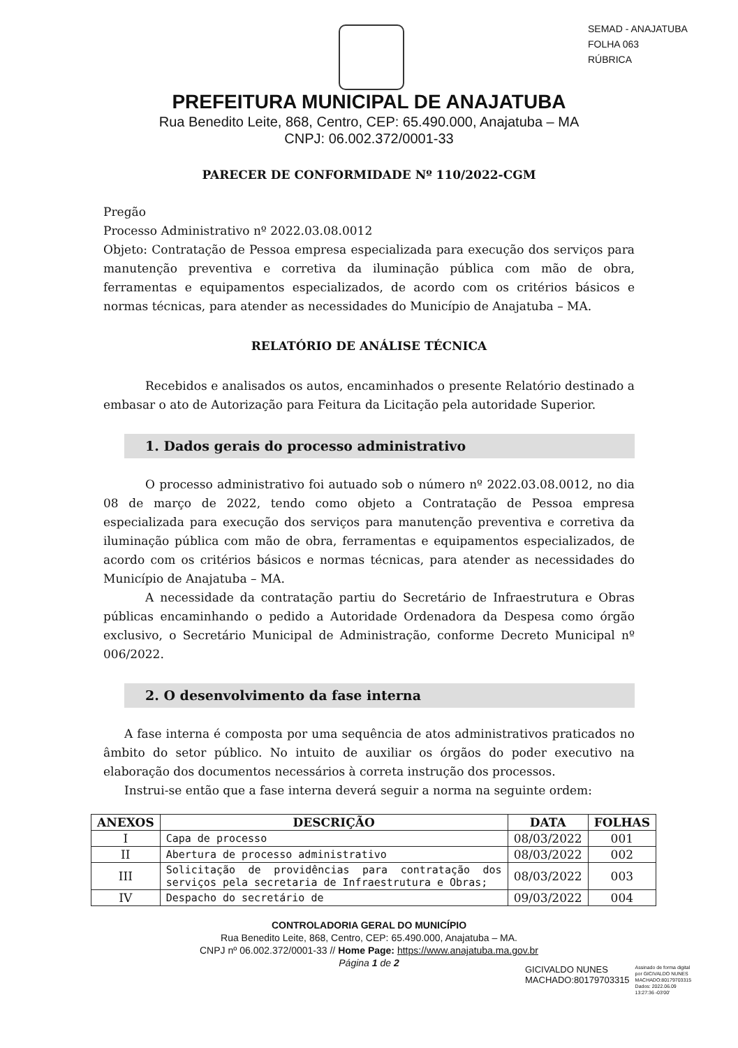SEMAD - ANAJATUBA
FOLHA 063
RÚBRICA
PREFEITURA MUNICIPAL DE ANAJATUBA
Rua Benedito Leite, 868, Centro, CEP: 65.490.000, Anajatuba – MA
CNPJ: 06.002.372/0001-33
PARECER DE CONFORMIDADE Nº 110/2022-CGM
Pregão
Processo Administrativo nº 2022.03.08.0012
Objeto: Contratação de Pessoa empresa especializada para execução dos serviços para manutenção preventiva e corretiva da iluminação pública com mão de obra, ferramentas e equipamentos especializados, de acordo com os critérios básicos e normas técnicas, para atender as necessidades do Município de Anajatuba – MA.
RELATÓRIO DE ANÁLISE TÉCNICA
Recebidos e analisados os autos, encaminhados o presente Relatório destinado a embasar o ato de Autorização para Feitura da Licitação pela autoridade Superior.
1. Dados gerais do processo administrativo
O processo administrativo foi autuado sob o número nº 2022.03.08.0012, no dia 08 de março de 2022, tendo como objeto a Contratação de Pessoa empresa especializada para execução dos serviços para manutenção preventiva e corretiva da iluminação pública com mão de obra, ferramentas e equipamentos especializados, de acordo com os critérios básicos e normas técnicas, para atender as necessidades do Município de Anajatuba – MA.
A necessidade da contratação partiu do Secretário de Infraestrutura e Obras públicas encaminhando o pedido a Autoridade Ordenadora da Despesa como órgão exclusivo, o Secretário Municipal de Administração, conforme Decreto Municipal nº 006/2022.
2. O desenvolvimento da fase interna
A fase interna é composta por uma sequência de atos administrativos praticados no âmbito do setor público. No intuito de auxiliar os órgãos do poder executivo na elaboração dos documentos necessários à correta instrução dos processos.
Instrui-se então que a fase interna deverá seguir a norma na seguinte ordem:
| ANEXOS | DESCRIÇÃO | DATA | FOLHAS |
| --- | --- | --- | --- |
| I | Capa de processo | 08/03/2022 | 001 |
| II | Abertura de processo administrativo | 08/03/2022 | 002 |
| III | Solicitação de providências para contratação dos serviços pela secretaria de Infraestrutura e Obras; | 08/03/2022 | 003 |
| IV | Despacho do secretário de | 09/03/2022 | 004 |
CONTROLADORIA GERAL DO MUNICÍPIO
Rua Benedito Leite, 868, Centro, CEP: 65.490.000, Anajatuba – MA.
CNPJ nº 06.002.372/0001-33 // Home Page: https://www.anajatuba.ma.gov.br
Página 1 de 2
GICIVALDO NUNES MACHADO:80179703315
Assinado de forma digital por GICIVALDO NUNES MACHADO:80179703315 Dados: 2022.06.09 13:27:36 -03'00'